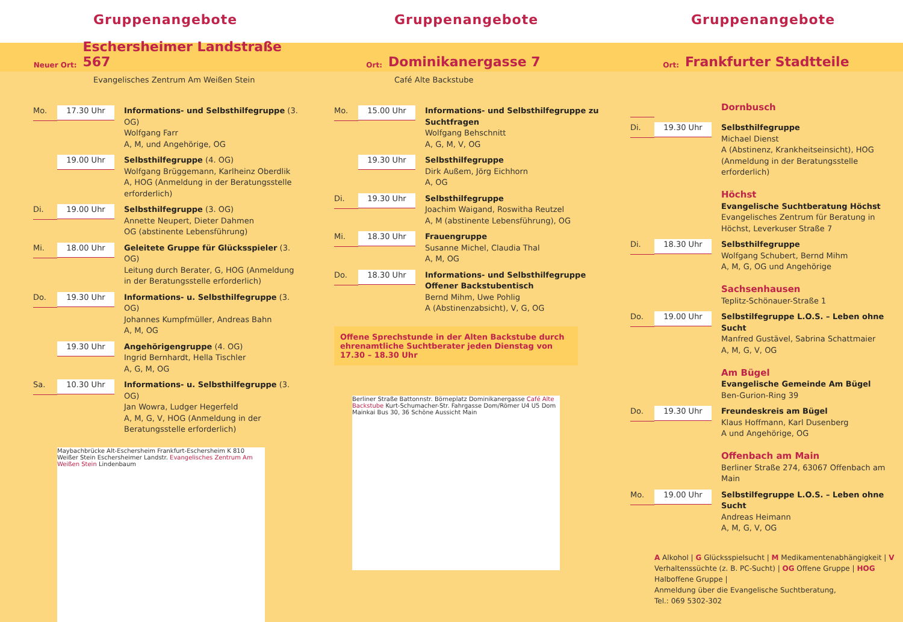Gruppenangebote
Neuer Ort: Eschersheimer Landstraße 567
Evangelisches Zentrum Am Weißen Stein
Mo.
17.30 Uhr
Informations- und Selbsthilfegruppe (3. OG)
Wolfgang Farr
A, M, und Angehörige, OG
19.00 Uhr
Selbsthilfegruppe (4. OG)
Wolfgang Brüggemann, Karlheinz Oberdlik
A, HOG (Anmeldung in der Beratungsstelle erforderlich)
Di.
19.00 Uhr
Selbsthilfegruppe (3. OG)
Annette Neupert, Dieter Dahmen
OG (abstinente Lebensführung)
Mi.
18.00 Uhr
Geleitete Gruppe für Glücksspieler (3. OG)
Leitung durch Berater, G, HOG (Anmeldung in der Beratungsstelle erforderlich)
Do.
19.30 Uhr
Informations- u. Selbsthilfegruppe (3. OG)
Johannes Kumpfmüller, Andreas Bahn
A, M, OG
19.30 Uhr
Angehörigengruppe (4. OG)
Ingrid Bernhardt, Hella Tischler
A, G, M, OG
Sa.
10.30 Uhr
Informations- u. Selbsthilfegruppe (3. OG)
Jan Wowra, Ludger Hegerfeld
A, M, G, V, HOG (Anmeldung in der Beratungsstelle erforderlich)
Maybachbrücke Alt-Eschersheim Frankfurt-Eschersheim K 810 Weißer Stein Eschersheimer Landstr. Evangelisches Zentrum Am Weißen Stein Lindenbaum
Gruppenangebote
Ort: Dominikanergasse 7
Café Alte Backstube
Mo.
15.00 Uhr
Informations- und Selbsthilfegruppe zu Suchtfragen
Wolfgang Behschnitt
A, G, M, V, OG
19.30 Uhr
Selbsthilfegruppe
Dirk Außem, Jörg Eichhorn
A, OG
Di.
19.30 Uhr
Selbsthilfegruppe
Joachim Waigand, Roswitha Reutzel
A, M (abstinente Lebensführung), OG
Mi.
18.30 Uhr
Frauengruppe
Susanne Michel, Claudia Thal
A, M, OG
Do.
18.30 Uhr
Informations- und Selbsthilfegruppe Offener Backstubentisch
Bernd Mihm, Uwe Pohlig
A (Abstinenzabsicht), V, G, OG
Offene Sprechstunde in der Alten Backstube durch ehrenamtliche Suchtberater jeden Dienstag von 17.30 – 18.30 Uhr
Berliner Straße Battonnstr. Börneplatz Dominikanergasse Café Alte Backstube Kurt-Schumacher-Str. Fahrgasse Dom/Römer U4 U5 Dom Mainkai Bus 30, 36 Schöne Aussicht Main
Gruppenangebote
Ort: Frankfurter Stadtteile
Dornbusch
Di.
19.30 Uhr
Selbsthilfegruppe
Michael Dienst
A (Abstinenz, Krankheitseinsicht), HOG (Anmeldung in der Beratungsstelle erforderlich)
Höchst
Evangelische Suchtberatung Höchst
Evangelisches Zentrum für Beratung in Höchst, Leverkuser Straße 7
Di.
18.30 Uhr
Selbsthilfegruppe
Wolfgang Schubert, Bernd Mihm
A, M, G, OG und Angehörige
Sachsenhausen
Teplitz-Schönauer-Straße 1
Do.
19.00 Uhr
Selbstilfegruppe L.O.S. – Leben ohne Sucht
Manfred Gustävel, Sabrina Schattmaier
A, M, G, V, OG
Am Bügel
Evangelische Gemeinde Am Bügel
Ben-Gurion-Ring 39
Do.
19.30 Uhr
Freundeskreis am Bügel
Klaus Hoffmann, Karl Dusenberg
A und Angehörige, OG
Offenbach am Main
Berliner Straße 274, 63067 Offenbach am Main
Mo.
19.00 Uhr
Selbstilfegruppe L.O.S. – Leben ohne Sucht
Andreas Heimann
A, M, G, V, OG
A Alkohol | G Glücksspielsucht | M Medikamentenabhängigkeit | V Verhaltenssüchte (z. B. PC-Sucht) | OG Offene Gruppe | HOG Halboffene Gruppe |
Anmeldung über die Evangelische Suchtberatung,
Tel.: 069 5302-302